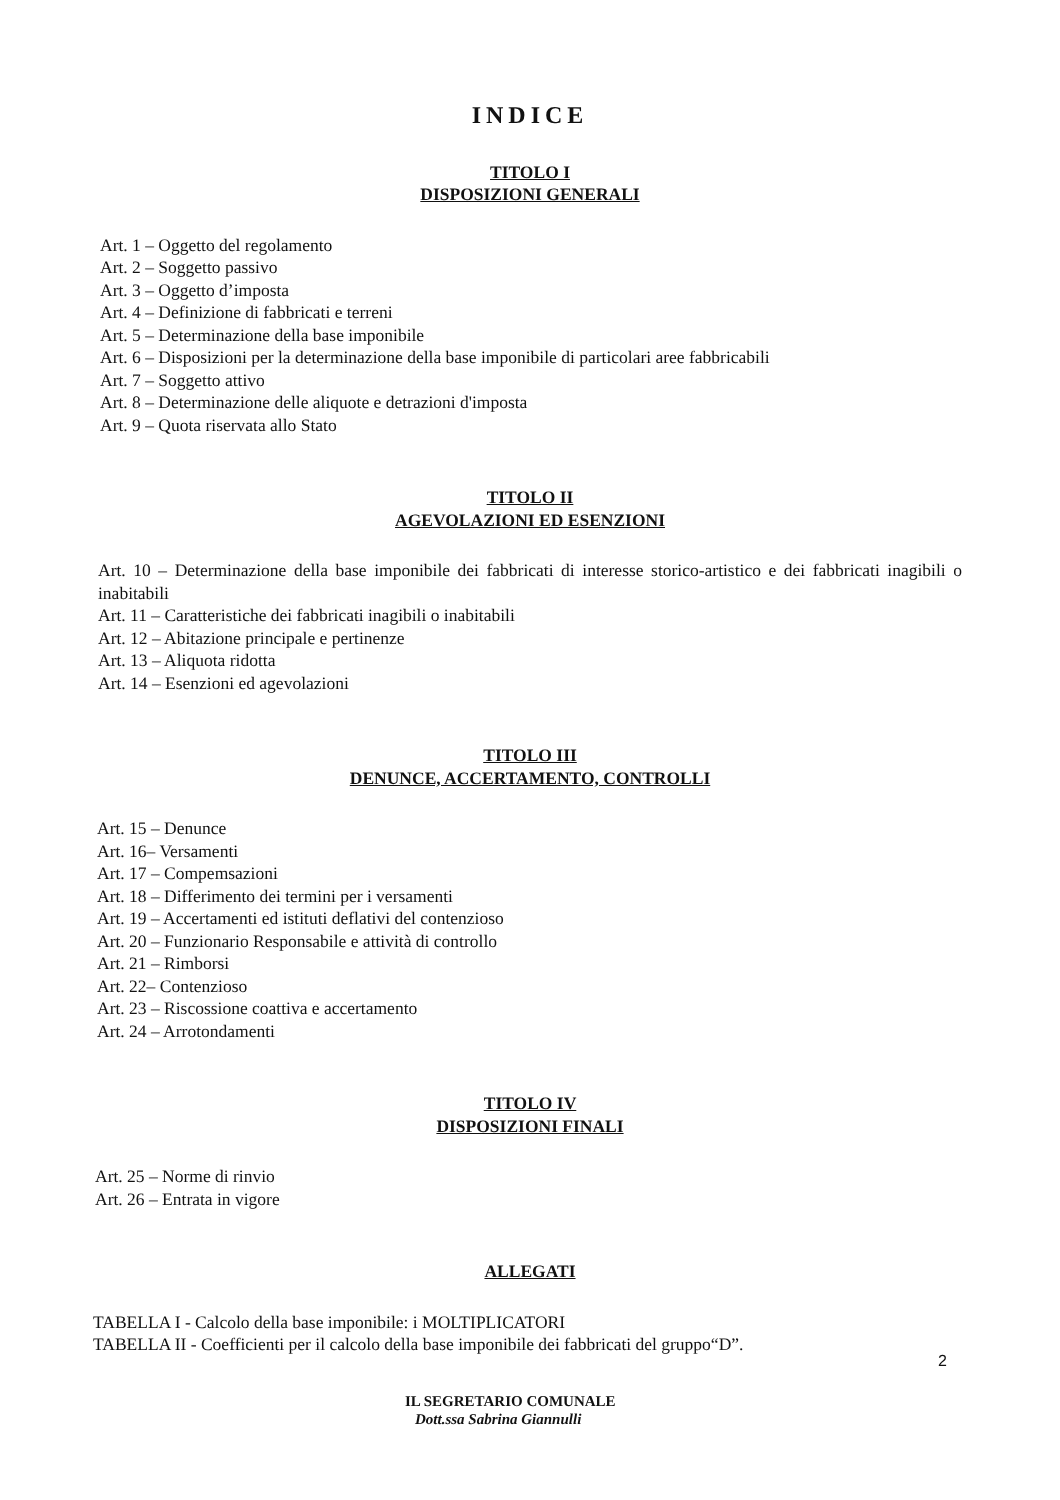INDICE
TITOLO I
DISPOSIZIONI GENERALI
Art. 1 – Oggetto del regolamento
Art. 2 – Soggetto passivo
Art. 3 – Oggetto d’imposta
Art. 4 – Definizione di fabbricati e terreni
Art. 5 – Determinazione della base imponibile
Art. 6 – Disposizioni per la determinazione della base imponibile di particolari aree fabbricabili
Art. 7 – Soggetto attivo
Art. 8 – Determinazione delle aliquote e detrazioni d'imposta
Art. 9 – Quota riservata allo Stato
TITOLO II
AGEVOLAZIONI ED ESENZIONI
Art. 10 – Determinazione della base imponibile dei fabbricati di interesse storico-artistico e dei fabbricati inagibili o inabitabili
Art. 11 – Caratteristiche dei fabbricati inagibili o inabitabili
Art. 12 – Abitazione principale e pertinenze
Art. 13 – Aliquota ridotta
Art. 14 – Esenzioni ed agevolazioni
TITOLO III
DENUNCE, ACCERTAMENTO, CONTROLLI
Art. 15 – Denunce
Art. 16– Versamenti
Art. 17 – Compemsazioni
Art. 18 – Differimento dei termini per i versamenti
Art. 19 – Accertamenti ed istituti deflativi del contenzioso
Art. 20 – Funzionario Responsabile e attività di controllo
Art. 21 – Rimborsi
Art. 22– Contenzioso
Art. 23 – Riscossione coattiva e accertamento
Art. 24 – Arrotondamenti
TITOLO IV
DISPOSIZIONI FINALI
Art. 25 – Norme di rinvio
Art. 26 – Entrata in vigore
ALLEGATI
TABELLA I - Calcolo della base imponibile: i MOLTIPLICATORI
TABELLA II - Coefficienti per il calcolo della base imponibile dei fabbricati del gruppo“D”.
2
IL SEGRETARIO COMUNALE
Dott.ssa Sabrina Giannulli